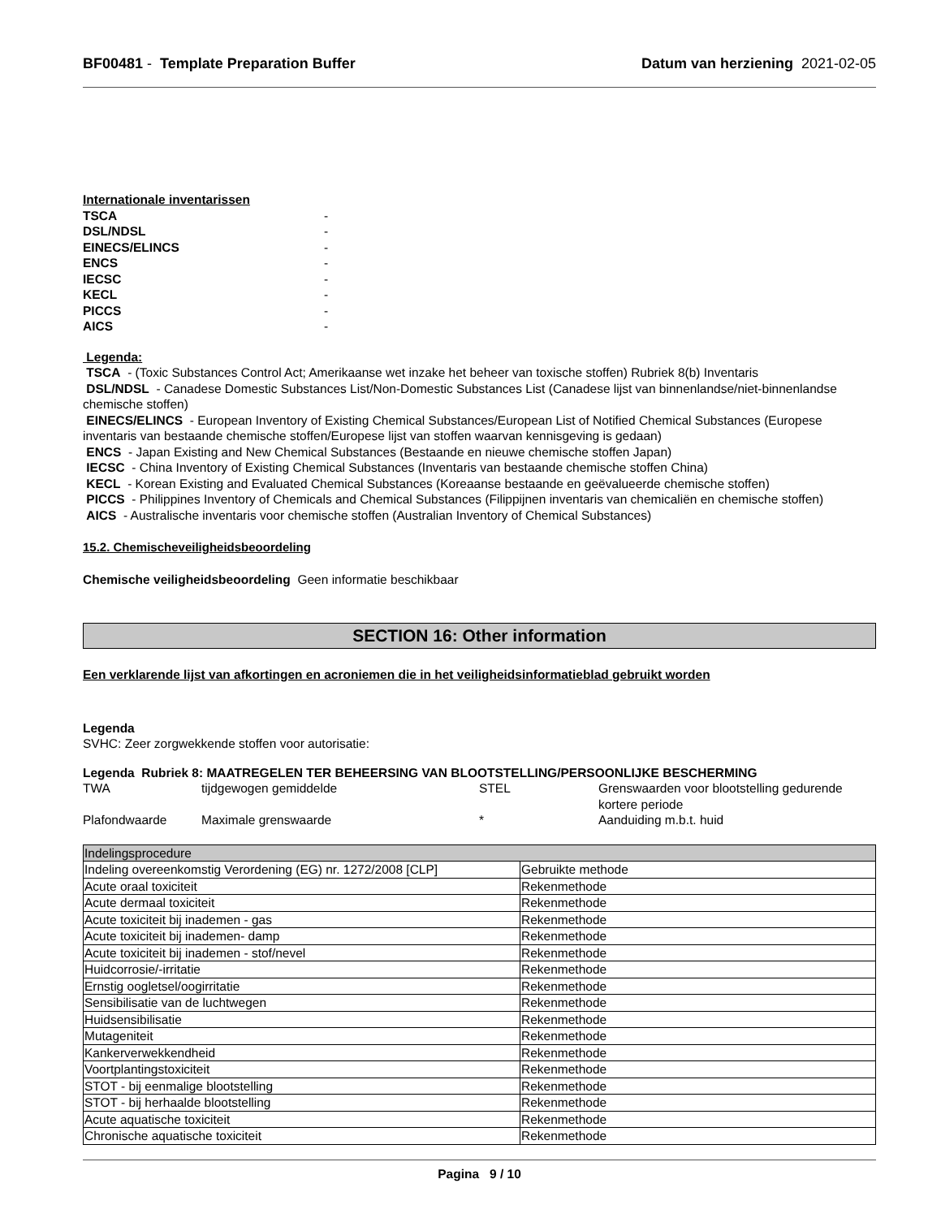BF00481 - Template Preparation Buffer Datum van herziening 2021-02-05
Internationale inventarissen
TSCA -
DSL/NDSL -
EINECS/ELINCS -
ENCS -
IECSC -
KECL -
PICCS -
AICS -
Legenda:
TSCA - (Toxic Substances Control Act; Amerikaanse wet inzake het beheer van toxische stoffen) Rubriek 8(b) Inventaris
DSL/NDSL - Canadese Domestic Substances List/Non-Domestic Substances List (Canadese lijst van binnenlandse/niet-binnenlandse chemische stoffen)
EINECS/ELINCS - European Inventory of Existing Chemical Substances/European List of Notified Chemical Substances (Europese inventaris van bestaande chemische stoffen/Europese lijst van stoffen waarvan kennisgeving is gedaan)
ENCS - Japan Existing and New Chemical Substances (Bestaande en nieuwe chemische stoffen Japan)
IECSC - China Inventory of Existing Chemical Substances (Inventaris van bestaande chemische stoffen China)
KECL - Korean Existing and Evaluated Chemical Substances (Koreaanse bestaande en geëvalueerde chemische stoffen)
PICCS - Philippines Inventory of Chemicals and Chemical Substances (Filippijnen inventaris van chemicaliën en chemische stoffen)
AICS - Australische inventaris voor chemische stoffen (Australian Inventory of Chemical Substances)
15.2. Chemischeveiligheidsbeoordeling
Chemische veiligheidsbeoordeling Geen informatie beschikbaar
SECTION 16: Other information
Een verklarende lijst van afkortingen en acroniemen die in het veiligheidsinformatieblad gebruikt worden
Legenda
SVHC: Zeer zorgwekkende stoffen voor autorisatie:
Legenda Rubriek 8: MAATREGELEN TER BEHEERSING VAN BLOOTSTELLING/PERSOONLIJKE BESCHERMING
TWA tijdgewogen gemiddelde STEL Grenswaarden voor blootstelling gedurende kortere periode Plafondwaarde Maximale grenswaarde * Aanduiding m.b.t. huid
| Indelingsprocedure | |
| Indeling overeenkomstig Verordening (EG) nr. 1272/2008 [CLP] | Gebruikte methode |
| Acute oraal toxiciteit | Rekenmethode |
| Acute dermaal toxiciteit | Rekenmethode |
| Acute toxiciteit bij inademen - gas | Rekenmethode |
| Acute toxiciteit bij inademen- damp | Rekenmethode |
| Acute toxiciteit bij inademen - stof/nevel | Rekenmethode |
| Huidcorrosie/-irritatie | Rekenmethode |
| Ernstig oogletsel/oogirritatie | Rekenmethode |
| Sensibilisatie van de luchtwegen | Rekenmethode |
| Huidsensibilisatie | Rekenmethode |
| Mutageniteit | Rekenmethode |
| Kankerverwekkendheid | Rekenmethode |
| Voortplantingstoxiciteit | Rekenmethode |
| STOT - bij eenmalige blootstelling | Rekenmethode |
| STOT - bij herhaalde blootstelling | Rekenmethode |
| Acute aquatische toxiciteit | Rekenmethode |
| Chronische aquatische toxiciteit | Rekenmethode |
Pagina 9 / 10